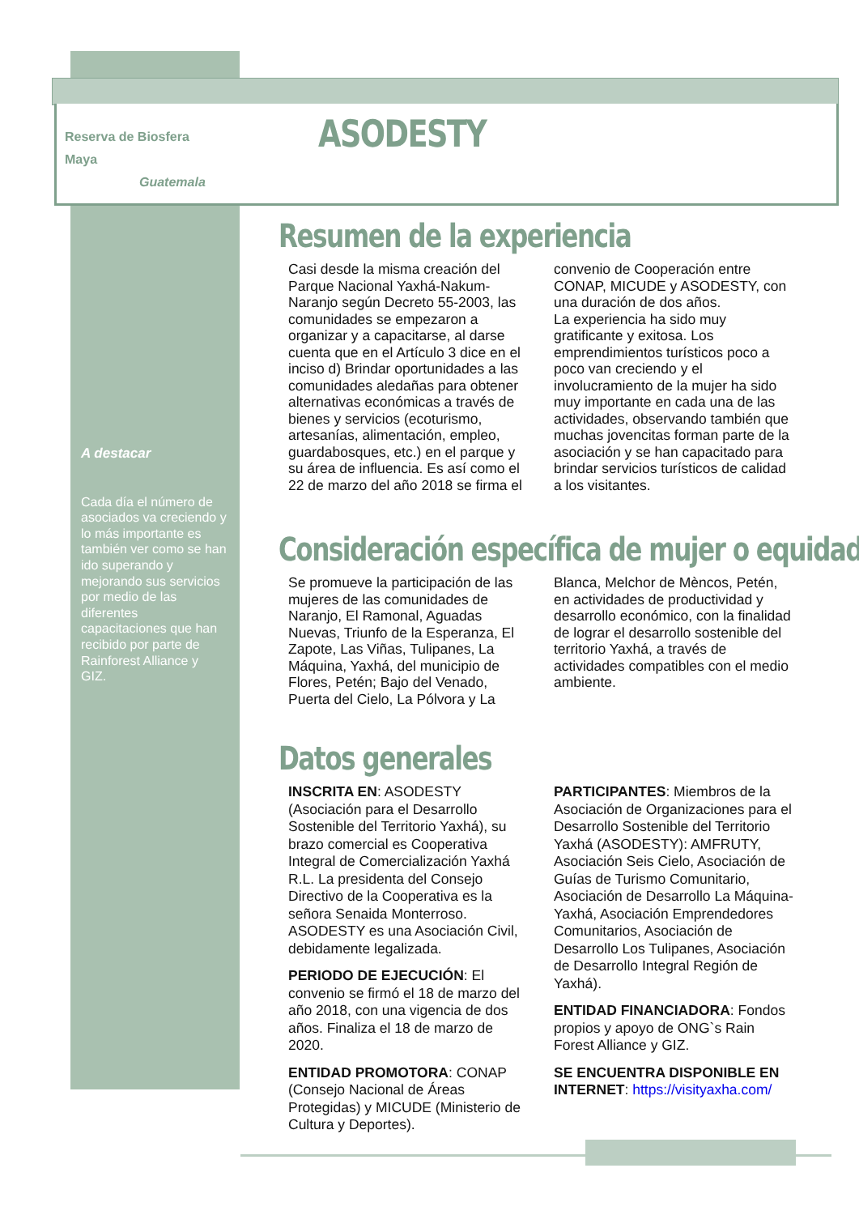Reserva de Biosfera
Maya
Guatemala
ASODESTY
A destacar
Cada día el número de asociados va creciendo y lo más importante es también ver como se han ido superando y mejorando sus servicios por medio de las diferentes capacitaciones que han recibido por parte de Rainforest Alliance y GIZ.
Resumen de la experiencia
Casi desde la misma creación del Parque Nacional Yaxhá-Nakum-Naranjo según Decreto 55-2003, las comunidades se empezaron a organizar y a capacitarse, al darse cuenta que en el Artículo 3 dice en el inciso d) Brindar oportunidades a las comunidades aledañas para obtener alternativas económicas a través de bienes y servicios (ecoturismo, artesanías, alimentación, empleo, guardabosques, etc.) en el parque y su área de influencia. Es así como el 22 de marzo del año 2018 se firma el convenio de Cooperación entre CONAP, MICUDE y ASODESTY, con una duración de dos años.
La experiencia ha sido muy gratificante y exitosa. Los emprendimientos turísticos poco a poco van creciendo y el involucramiento de la mujer ha sido muy importante en cada una de las actividades, observando también que muchas jovencitas forman parte de la asociación y se han capacitado para brindar servicios turísticos de calidad a los visitantes.
Consideración específica de mujer o equidad
Se promueve la participación de las mujeres de las comunidades de Naranjo, El Ramonal, Aguadas Nuevas, Triunfo de la Esperanza, El Zapote, Las Viñas, Tulipanes, La Máquina, Yaxhá, del municipio de Flores, Petén; Bajo del Venado, Puerta del Cielo, La Pólvora y La Blanca, Melchor de Mèncos, Petén, en actividades de productividad y desarrollo económico, con la finalidad de lograr el desarrollo sostenible del territorio Yaxhá, a través de actividades compatibles con el medio ambiente.
Datos generales
INSCRITA EN: ASODESTY (Asociación para el Desarrollo Sostenible del Territorio Yaxhá), su brazo comercial es Cooperativa Integral de Comercialización Yaxhá R.L. La presidenta del Consejo Directivo de la Cooperativa es la señora Senaida Monterroso. ASODESTY es una Asociación Civil, debidamente legalizada.
PERIODO DE EJECUCIÓN: El convenio se firmó el 18 de marzo del año 2018, con una vigencia de dos años. Finaliza el 18 de marzo de 2020.
ENTIDAD PROMOTORA: CONAP (Consejo Nacional de Áreas Protegidas) y MICUDE (Ministerio de Cultura y Deportes).
PARTICIPANTES: Miembros de la Asociación de Organizaciones para el Desarrollo Sostenible del Territorio Yaxhá (ASODESTY): AMFRUTY, Asociación Seis Cielo, Asociación de Guías de Turismo Comunitario, Asociación de Desarrollo La Máquina-Yaxhá, Asociación Emprendedores Comunitarios, Asociación de Desarrollo Los Tulipanes, Asociación de Desarrollo Integral Región de Yaxhá).
ENTIDAD FINANCIADORA: Fondos propios y apoyo de ONG`s Rain Forest Alliance y GIZ.
SE ENCUENTRA DISPONIBLE EN INTERNET: https://visityaxha.com/